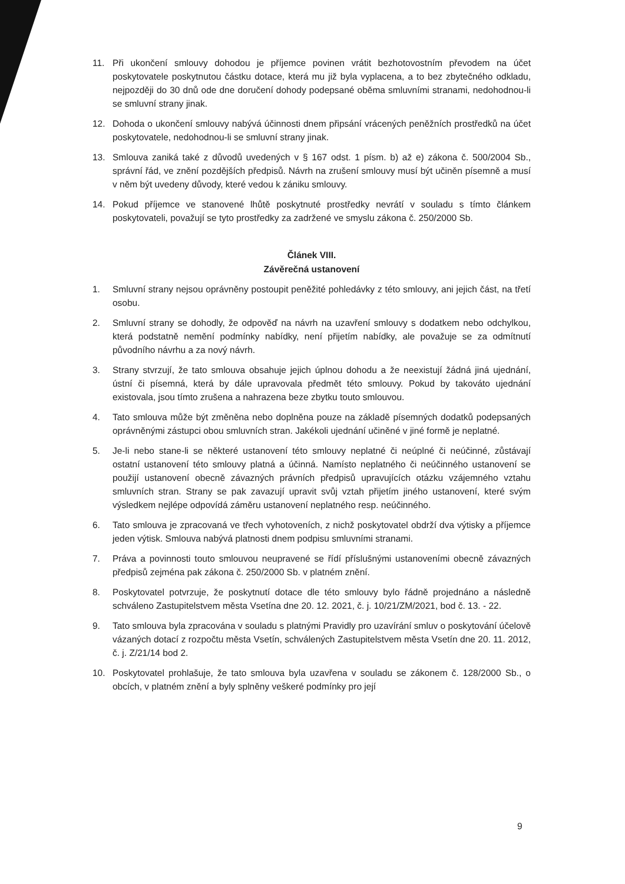11. Při ukončení smlouvy dohodou je příjemce povinen vrátit bezhotovostním převodem na účet poskytovatele poskytnutou částku dotace, která mu již byla vyplacena, a to bez zbytečného odkladu, nejpozději do 30 dnů ode dne doručení dohody podepsané oběma smluvními stranami, nedohodnou-li se smluvní strany jinak.
12. Dohoda o ukončení smlouvy nabývá účinnosti dnem připsání vrácených peněžních prostředků na účet poskytovatele, nedohodnou-li se smluvní strany jinak.
13. Smlouva zaniká také z důvodů uvedených v § 167 odst. 1 písm. b) až e) zákona č. 500/2004 Sb., správní řád, ve znění pozdějších předpisů. Návrh na zrušení smlouvy musí být učiněn písemně a musí v něm být uvedeny důvody, které vedou k zániku smlouvy.
14. Pokud příjemce ve stanovené lhůtě poskytnuté prostředky nevrátí v souladu s tímto článkem poskytovateli, považují se tyto prostředky za zadržené ve smyslu zákona č. 250/2000 Sb.
Článek VIII.
Závěrečná ustanovení
1. Smluvní strany nejsou oprávněny postoupit peněžité pohledávky z této smlouvy, ani jejich část, na třetí osobu.
2. Smluvní strany se dohodly, že odpověď na návrh na uzavření smlouvy s dodatkem nebo odchylkou, která podstatně nemění podmínky nabídky, není přijetím nabídky, ale považuje se za odmítnutí původního návrhu a za nový návrh.
3. Strany stvrzují, že tato smlouva obsahuje jejich úplnou dohodu a že neexistují žádná jiná ujednání, ústní či písemná, která by dále upravovala předmět této smlouvy. Pokud by takováto ujednání existovala, jsou tímto zrušena a nahrazena beze zbytku touto smlouvou.
4. Tato smlouva může být změněna nebo doplněna pouze na základě písemných dodatků podepsaných oprávněnými zástupci obou smluvních stran. Jakékoli ujednání učiněné v jiné formě je neplatné.
5. Je-li nebo stane-li se některé ustanovení této smlouvy neplatné či neúplné či neúčinné, zůstávají ostatní ustanovení této smlouvy platná a účinná. Namísto neplatného či neúčinného ustanovení se použijí ustanovení obecně závazných právních předpisů upravujících otázku vzájemného vztahu smluvních stran. Strany se pak zavazují upravit svůj vztah přijetím jiného ustanovení, které svým výsledkem nejlépe odpovídá záměru ustanovení neplatného resp. neúčinného.
6. Tato smlouva je zpracovaná ve třech vyhotoveních, z nichž poskytovatel obdrží dva výtisky a příjemce jeden výtisk. Smlouva nabývá platnosti dnem podpisu smluvními stranami.
7. Práva a povinnosti touto smlouvou neupravené se řídí příslušnými ustanoveními obecně závazných předpisů zejména pak zákona č. 250/2000 Sb. v platném znění.
8. Poskytovatel potvrzuje, že poskytnutí dotace dle této smlouvy bylo řádně projednáno a následně schváleno Zastupitelstvem města Vsetína dne 20. 12. 2021, č. j. 10/21/ZM/2021, bod č. 13. - 22.
9. Tato smlouva byla zpracována v souladu s platnými Pravidly pro uzavírání smluv o poskytování účelově vázaných dotací z rozpočtu města Vsetín, schválených Zastupitelstvem města Vsetín dne 20. 11. 2012, č. j. Z/21/14 bod 2.
10. Poskytovatel prohlašuje, že tato smlouva byla uzavřena v souladu se zákonem č. 128/2000 Sb., o obcích, v platném znění a byly splněny veškeré podmínky pro její
9